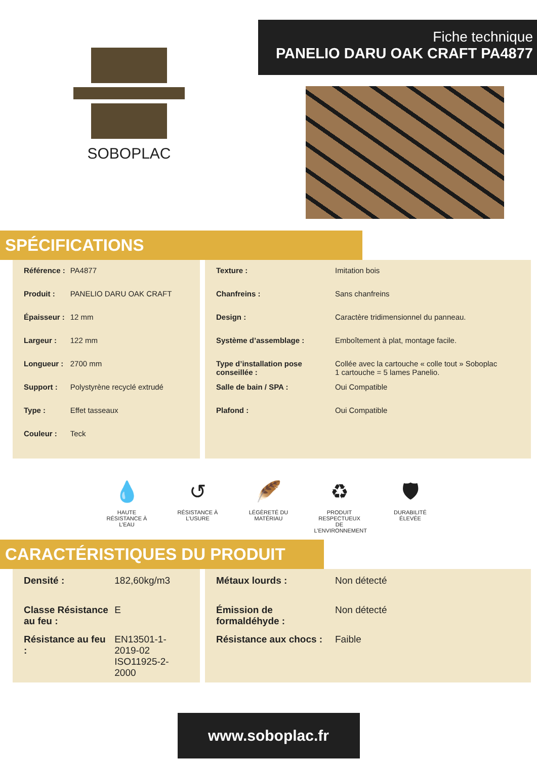SOBOPLAC
Fiche technique
PANELIO DARU OAK CRAFT PA4877
SPÉCIFICATIONS
| Référence : | PA4877 |
| Produit : | PANELIO DARU OAK CRAFT |
| Épaisseur : | 12 mm |
| Largeur : | 122 mm |
| Longueur : | 2700 mm |
| Support : | Polystyrène recyclé extrudé |
| Type : | Effet tasseaux |
| Couleur : | Teck |
| Texture : | Imitation bois |
| Chanfreins : | Sans chanfreins |
| Design : | Caractère tridimensionnel du panneau. |
| Système d’assemblage : | Emboîtement à plat, montage facile. |
| Type d’installation pose conseillée : | Collée avec la cartouche « colle tout » Soboplac 1 cartouche = 5 lames Panelio. |
| Salle de bain / SPA : | Oui Compatible |
| Plafond : | Oui Compatible |
💧
HAUTE RÉSISTANCE À L’EAU
↺
RÉSISTANCE À L’USURE
🪶
LÉGÈRETÉ DU MATÉRIAU
♻
PRODUIT RESPECTUEUX DE L’ENVIRONNEMENT
🛡
DURABILITÉ ÉLEVÉE
CARACTÉRISTIQUES DU PRODUIT
| Densité : | 182,60kg/m3 |
| Classe Résistance au feu : | E |
| Résistance au feu : | EN13501-1-2019-02 ISO11925-2-2000 |
| Métaux lourds : | Non détecté |
| Émission de formaldéhyde : | Non détecté |
| Résistance aux chocs : | Faible |
www.soboplac.fr